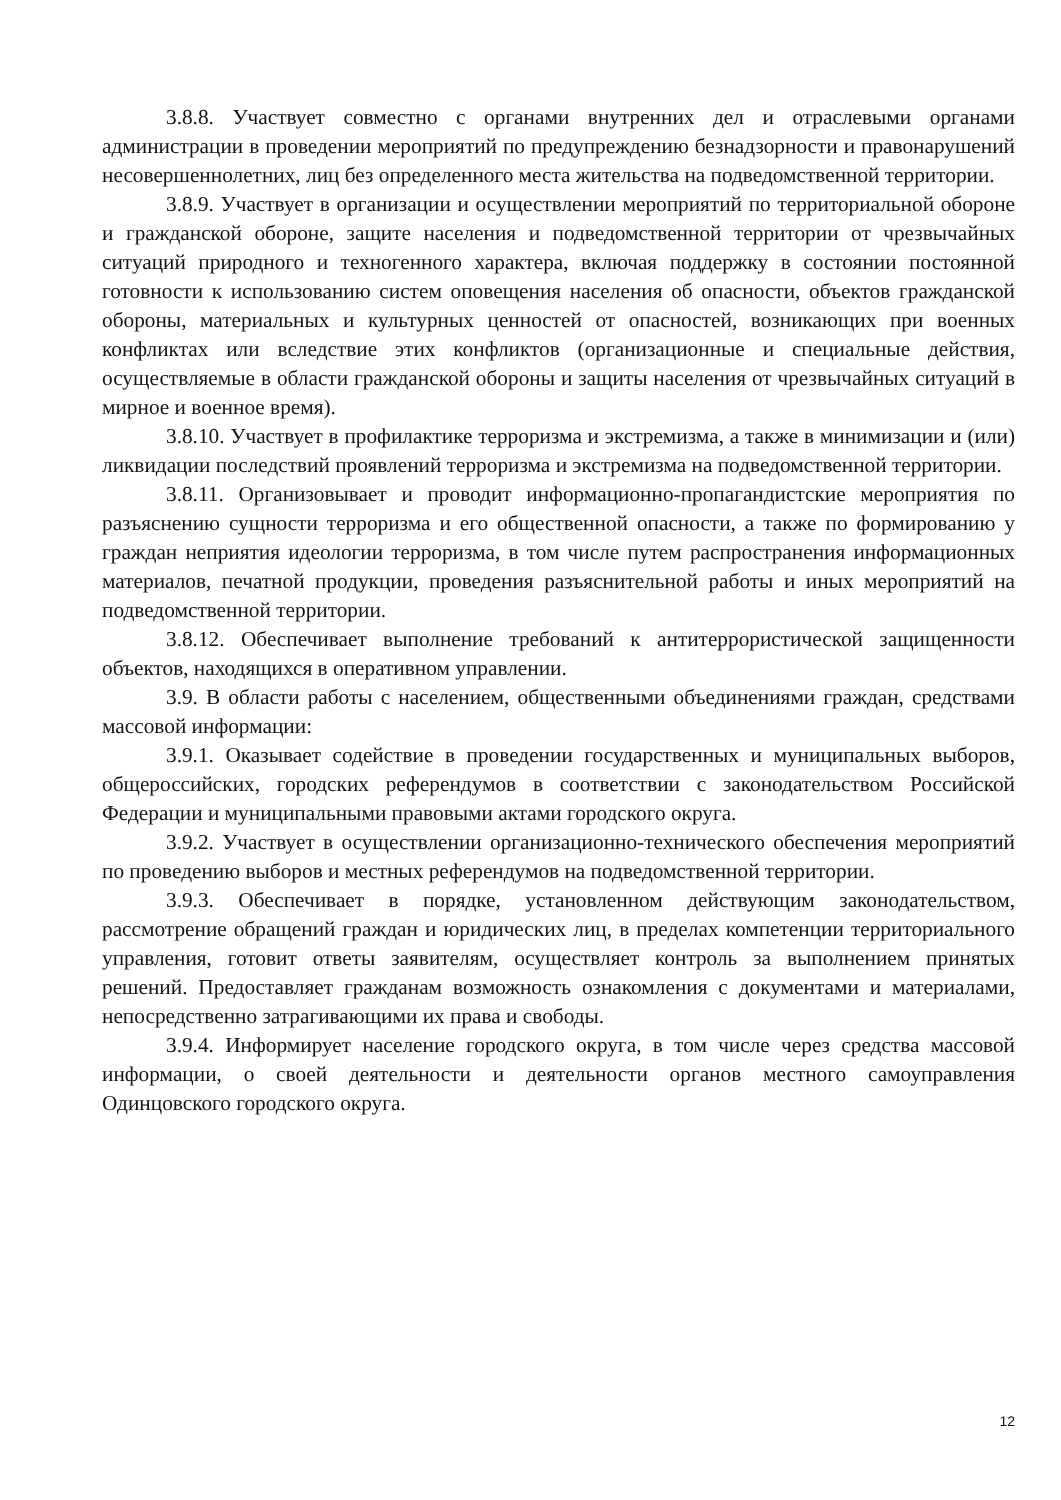3.8.8. Участвует совместно с органами внутренних дел и отраслевыми органами администрации в проведении мероприятий по предупреждению безнадзорности и правонарушений несовершеннолетних, лиц без определенного места жительства на подведомственной территории.
3.8.9. Участвует в организации и осуществлении мероприятий по территориальной обороне и гражданской обороне, защите населения и подведомственной территории от чрезвычайных ситуаций природного и техногенного характера, включая поддержку в состоянии постоянной готовности к использованию систем оповещения населения об опасности, объектов гражданской обороны, материальных и культурных ценностей от опасностей, возникающих при военных конфликтах или вследствие этих конфликтов (организационные и специальные действия, осуществляемые в области гражданской обороны и защиты населения от чрезвычайных ситуаций в мирное и военное время).
3.8.10. Участвует в профилактике терроризма и экстремизма, а также в минимизации и (или) ликвидации последствий проявлений терроризма и экстремизма на подведомственной территории.
3.8.11. Организовывает и проводит информационно-пропагандистские мероприятия по разъяснению сущности терроризма и его общественной опасности, а также по формированию у граждан неприятия идеологии терроризма, в том числе путем распространения информационных материалов, печатной продукции, проведения разъяснительной работы и иных мероприятий на подведомственной территории.
3.8.12. Обеспечивает выполнение требований к антитеррористической защищенности объектов, находящихся в оперативном управлении.
3.9. В области работы с населением, общественными объединениями граждан, средствами массовой информации:
3.9.1. Оказывает содействие в проведении государственных и муниципальных выборов, общероссийских, городских референдумов в соответствии с законодательством Российской Федерации и муниципальными правовыми актами городского округа.
3.9.2. Участвует в осуществлении организационно-технического обеспечения мероприятий по проведению выборов и местных референдумов на подведомственной территории.
3.9.3. Обеспечивает в порядке, установленном действующим законодательством, рассмотрение обращений граждан и юридических лиц, в пределах компетенции территориального управления, готовит ответы заявителям, осуществляет контроль за выполнением принятых решений. Предоставляет гражданам возможность ознакомления с документами и материалами, непосредственно затрагивающими их права и свободы.
3.9.4. Информирует население городского округа, в том числе через средства массовой информации, о своей деятельности и деятельности органов местного самоуправления Одинцовского городского округа.
12